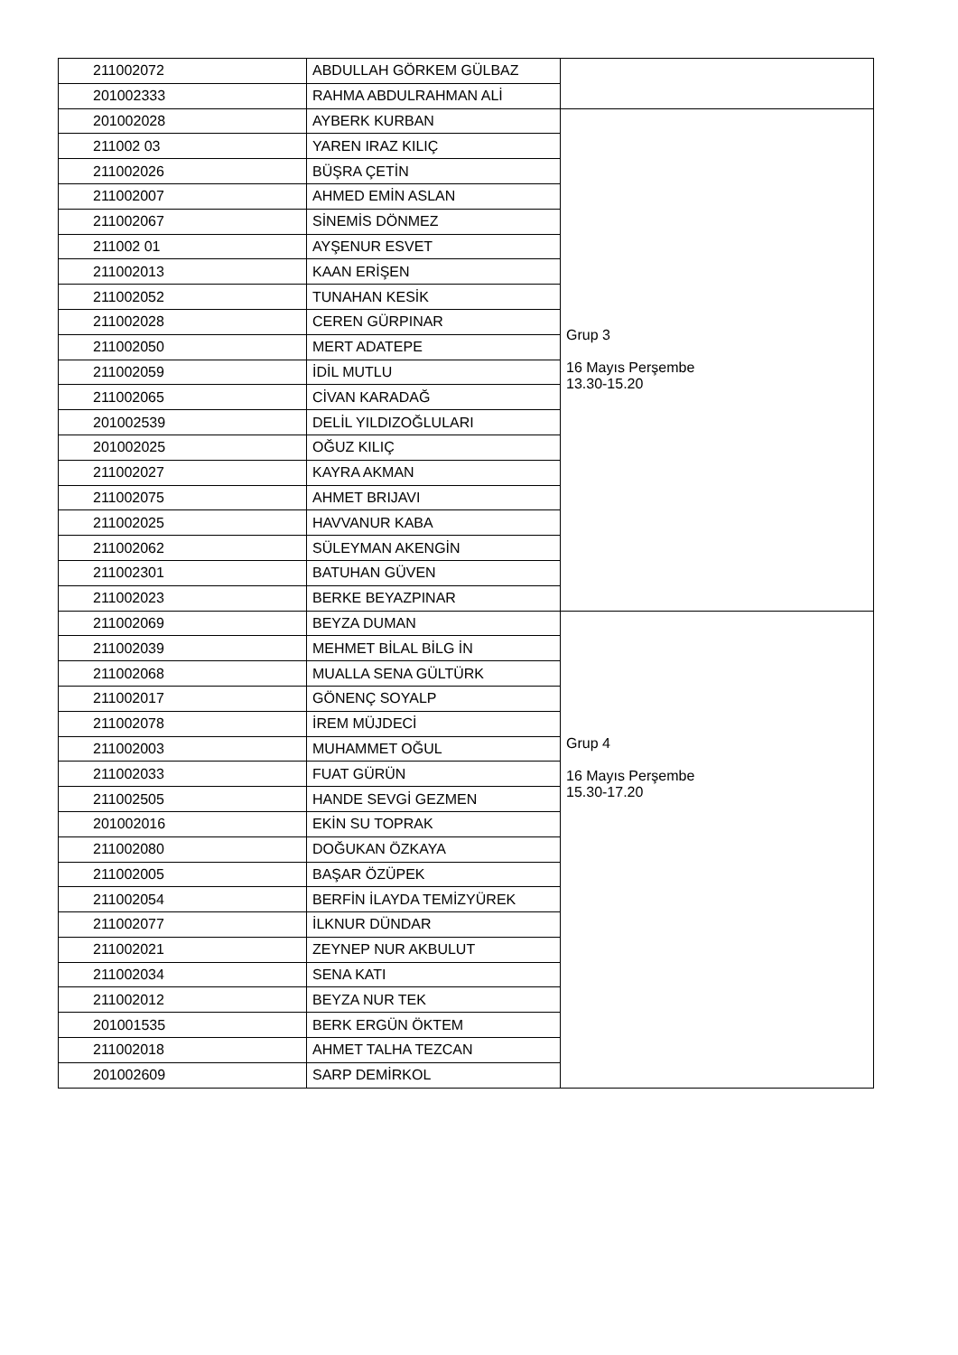| 211002072 | ABDULLAH GÖRKEM GÜLBAZ | |
| 201002333 | RAHMA ABDULRAHMAN ALİ | |
| 201002028 | AYBERK KURBAN | Grup 3 16 Mayıs Perşembe 13.30-15.20 |
| 211002 03 | YAREN IRAZ KILIÇ | |
| 211002026 | BÜŞRA ÇETİN | |
| 211002007 | AHMED EMİN ASLAN | |
| 211002067 | SİNEMİS DÖNMEZ | |
| 211002 01 | AYŞENUR ESVET | |
| 211002013 | KAAN ERİŞEN | |
| 211002052 | TUNAHAN KESİK | |
| 211002028 | CEREN GÜRPINAR | |
| 211002050 | MERT ADATEPE | |
| 211002059 | İDİL MUTLU | |
| 211002065 | CİVAN KARADAĞ | |
| 201002539 | DELİL YILDIZOĞLULARI | |
| 201002025 | OĞUZ KILIÇ | |
| 211002027 | KAYRA AKMAN | |
| 211002075 | AHMET BRIJAVI | |
| 211002025 | HAVVANUR KABA | |
| 211002062 | SÜLEYMAN AKENGİN | |
| 211002301 | BATUHAN GÜVEN | |
| 211002023 | BERKE BEYAZPINAR | |
| 211002069 | BEYZA DUMAN | Grup 4 16 Mayıs Perşembe 15.30-17.20 |
| 211002039 | MEHMET BİLAL BİLG İN | |
| 211002068 | MUALLA SENA GÜLTÜRK | |
| 211002017 | GÖNENÇ SOYALP | |
| 211002078 | İREM MÜJDECİ | |
| 211002003 | MUHAMMET OĞUL | |
| 211002033 | FUAT GÜRÜN | |
| 211002505 | HANDE SEVGİ GEZMEN | |
| 201002016 | EKİN SU TOPRAK | |
| 211002080 | DOĞUKAN ÖZKAYA | |
| 211002005 | BAŞAR ÖZÜPEK | |
| 211002054 | BERFİN İLAYDA TEMİZYÜREK | |
| 211002077 | İLKNUR DÜNDAR | |
| 211002021 | ZEYNEP NUR AKBULUT | |
| 211002034 | SENA KATI | |
| 211002012 | BEYZA NUR TEK | |
| 201001535 | BERK ERGÜN ÖKTEM | |
| 211002018 | AHMET TALHA TEZCAN | |
| 201002609 | SARP DEMİRKOL | |